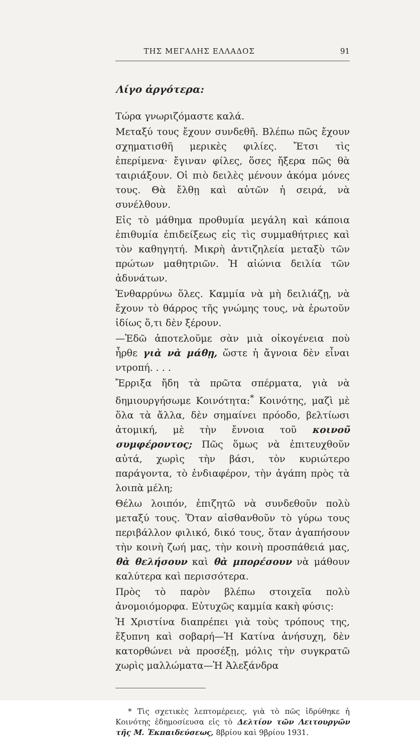ΤΗΣ ΜΕΓΑΛΗΣ ΕΛΛΑΔΟΣ 91
Λίγο ἀργότερα:
Τώρα γνωριζόμαστε καλά.
Μεταξύ τους ἔχουν συνδεθῆ. Βλέπω πῶς ἔχουν σχηματισθῆ μερικὲς φιλίες. Ἔτσι τὶς ἐπερίμενα· ἔγιναν φίλες, ὅσες ἤξερα πῶς θὰ ταιριάξουν. Οἱ πιὸ δειλὲς μένουν ἀκόμα μόνες τους. Θὰ ἔλθῃ καὶ αὐτῶν ἡ σειρά, νὰ συνέλθουν.
Εἰς τὸ μάθημα προθυμία μεγάλη καὶ κάποια ἐπιθυμία ἐπιδείξεως εἰς τὶς συμμαθήτριες καὶ τὸν καθηγητή. Μικρὴ ἀντιζηλεία μεταξὺ τῶν πρώτων μαθητριῶν. Ἡ αἰώνια δειλία τῶν ἀδυνάτων.
Ἐνθαρρύνω ὅλες. Καμμία νὰ μὴ δειλιάζῃ, νὰ ἔχουν τὸ θάρρος τῆς γνώμης τους, νὰ ἐρωτοῦν ἰδίως ὅ,τι δὲν ξέρουν.
—Ἐδῶ ἀποτελοῦμε σὰν μιὰ οἰκογένεια ποὺ ἦρθε γιὰ νὰ μάθῃ, ὥστε ἡ ἄγνοια δὲν εἶναι ντροπή. . . .
Ἔρριξα ἤδη τὰ πρῶτα σπέρματα, γιὰ νὰ δημιουργήσωμε Κοινότητα:<sup>*</sup> Κοινότης, μαζὶ μὲ ὅλα τὰ ἄλλα, δὲν σημαίνει πρόοδο, βελτίωσι ἀτομική, μὲ τὴν ἔννοια τοῦ κοινοῦ συμφέροντος; Πῶς ὅμως νὰ ἐπιτευχθοῦν αὐτά, χωρὶς τὴν βάσι, τὸν κυριώτερο παράγοντα, τὸ ἐνδιαφέρον, τὴν ἀγάπη πρὸς τὰ λοιπὰ μέλη;
Θέλω λοιπόν, ἐπιζητῶ νὰ συνδεθοῦν πολὺ μεταξύ τους. Ὅταν αἰσθανθοῦν τὸ γύρω τους περιβάλλον φιλικό, δικό τους, ὅταν ἀγαπήσουν τὴν κοινὴ ζωή μας, τὴν κοινὴ προσπάθειά μας, θὰ θελήσουν καὶ θὰ μπορέσουν νὰ μάθουν καλύτερα καὶ περισσότερα.
Πρὸς τὸ παρὸν βλέπω στοιχεῖα πολὺ ἀνομοιόμορφα. Εὐτυχῶς καμμία κακὴ φύσις:
Ἡ Χριστίνα διαπρέπει γιὰ τοὺς τρόπους της, ἔξυπνη καὶ σοβαρή—Ἡ Κατίνα ἀνήσυχη, δὲν κατορθώνει νὰ προσέξῃ, μόλις τὴν συγκρατῶ χωρὶς μαλλώματα—Ἡ Ἀλεξάνδρα
* Τὶς σχετικὲς λεπτομέρειες, γιὰ τὸ πῶς ἱδρύθηκε ἡ Κοινότης ἐδημοσίευσα εἰς τὸ Δελτίον τῶν Λειτουργῶν τῆς Μ. Ἐκπαιδεύσεως, 8βρίου καὶ 9βρίου 1931.